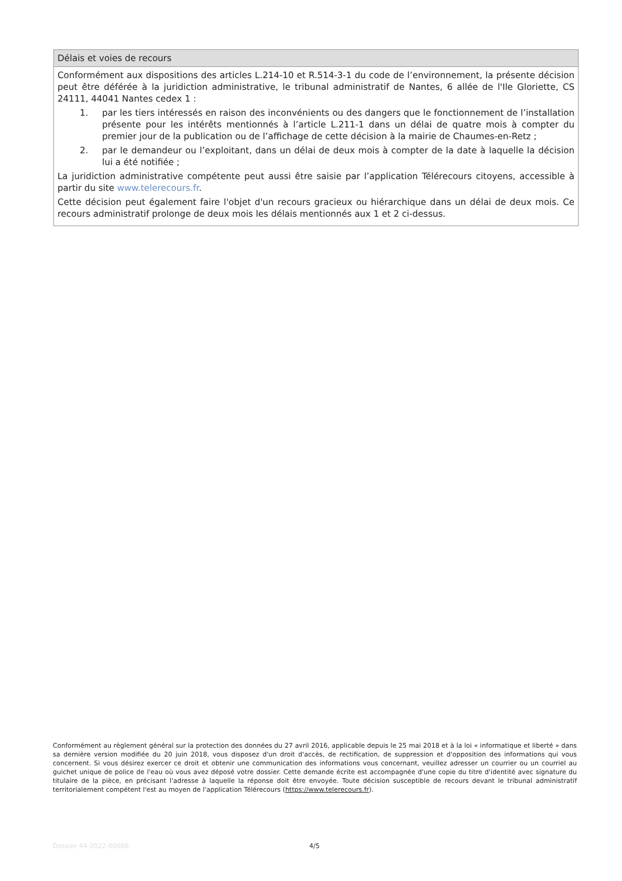Délais et voies de recours
Conformément aux dispositions des articles L.214-10 et R.514-3-1 du code de l’environnement, la présente décision peut être déférée à la juridiction administrative, le tribunal administratif de Nantes, 6 allée de l'Ile Gloriette, CS 24111, 44041 Nantes cedex 1 :
1. par les tiers intéressés en raison des inconvénients ou des dangers que le fonctionnement de l’installation présente pour les intérêts mentionnés à l’article L.211-1 dans un délai de quatre mois à compter du premier jour de la publication ou de l’affichage de cette décision à la mairie de Chaumes-en-Retz ;
2. par le demandeur ou l’exploitant, dans un délai de deux mois à compter de la date à laquelle la décision lui a été notifiée ;
La juridiction administrative compétente peut aussi être saisie par l’application Télérecours citoyens, accessible à partir du site www.telerecours.fr.
Cette décision peut également faire l'objet d'un recours gracieux ou hiérarchique dans un délai de deux mois. Ce recours administratif prolonge de deux mois les délais mentionnés aux 1 et 2 ci-dessus.
Conformément au règlement général sur la protection des données du 27 avril 2016, applicable depuis le 25 mai 2018 et à la loi « informatique et liberté » dans sa dernière version modifiée du 20 juin 2018, vous disposez d'un droit d'accès, de rectification, de suppression et d'opposition des informations qui vous concernent. Si vous désirez exercer ce droit et obtenir une communication des informations vous concernant, veuillez adresser un courrier ou un courriel au guichet unique de police de l'eau où vous avez déposé votre dossier. Cette demande écrite est accompagnée d'une copie du titre d'identité avec signature du titulaire de la pièce, en précisant l'adresse à laquelle la réponse doit être envoyée. Toute décision susceptible de recours devant le tribunal administratif territorialement compétent l'est au moyen de l'application Télérecours (https://www.telerecours.fr).
Dossier 44-2022-00086 4/5